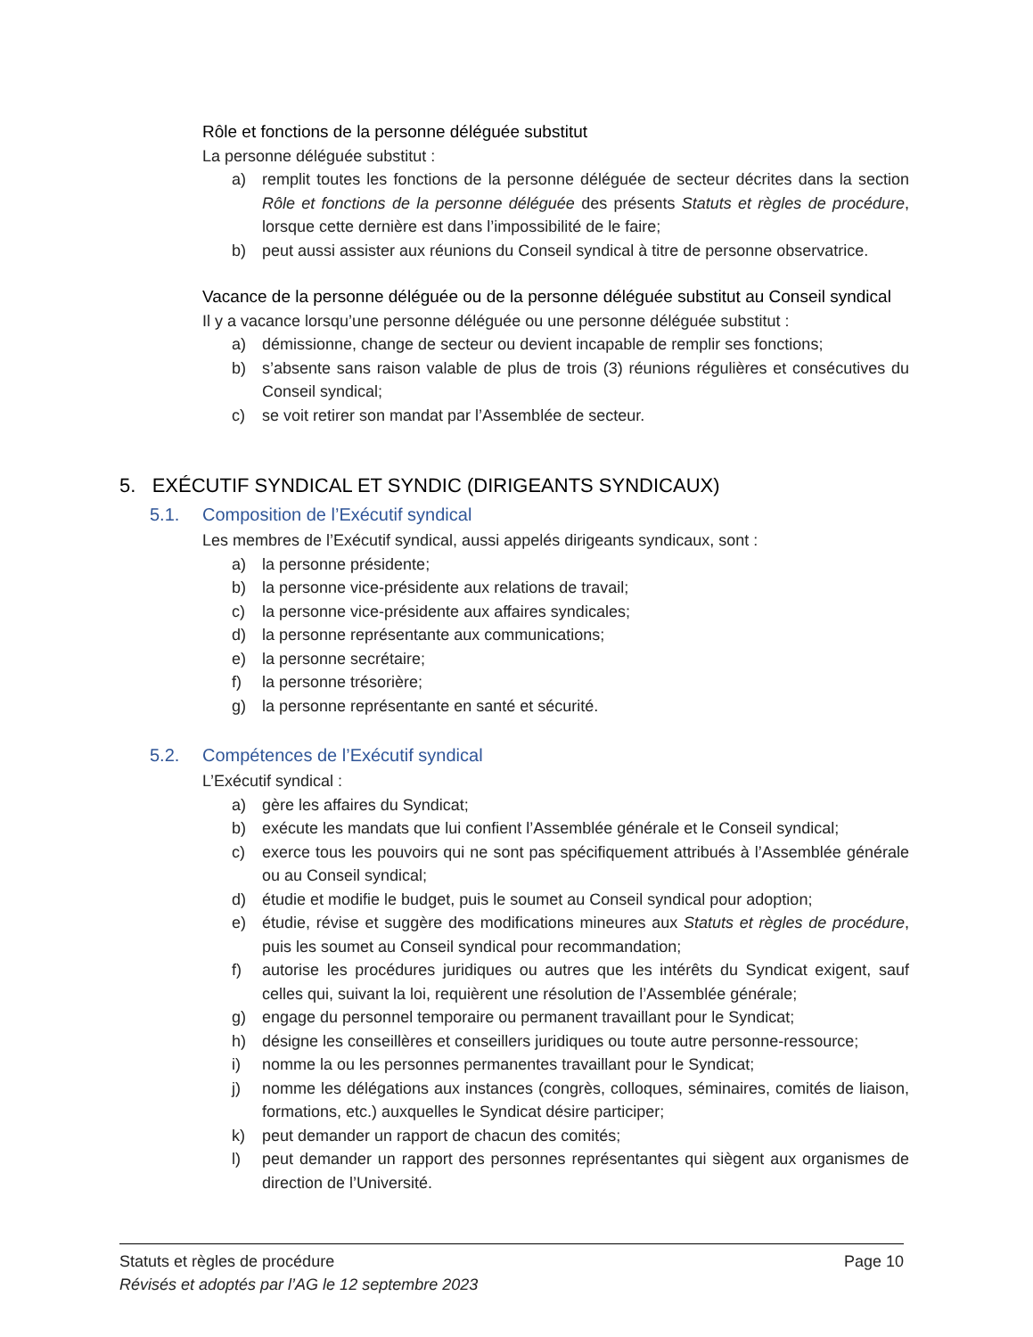Rôle et fonctions de la personne déléguée substitut
La personne déléguée substitut :
a) remplit toutes les fonctions de la personne déléguée de secteur décrites dans la section Rôle et fonctions de la personne déléguée des présents Statuts et règles de procédure, lorsque cette dernière est dans l’impossibilité de le faire;
b) peut aussi assister aux réunions du Conseil syndical à titre de personne observatrice.
Vacance de la personne déléguée ou de la personne déléguée substitut au Conseil syndical
Il y a vacance lorsqu’une personne déléguée ou une personne déléguée substitut :
a) démissionne, change de secteur ou devient incapable de remplir ses fonctions;
b) s’absente sans raison valable de plus de trois (3) réunions régulières et consécutives du Conseil syndical;
c) se voit retirer son mandat par l’Assemblée de secteur.
5. EXÉCUTIF SYNDICAL ET SYNDIC (DIRIGEANTS SYNDICAUX)
5.1. Composition de l’Exécutif syndical
Les membres de l’Exécutif syndical, aussi appelés dirigeants syndicaux, sont :
a) la personne présidente;
b) la personne vice-présidente aux relations de travail;
c) la personne vice-présidente aux affaires syndicales;
d) la personne représentante aux communications;
e) la personne secrétaire;
f) la personne trésorière;
g) la personne représentante en santé et sécurité.
5.2. Compétences de l’Exécutif syndical
L’Exécutif syndical :
a) gère les affaires du Syndicat;
b) exécute les mandats que lui confient l’Assemblée générale et le Conseil syndical;
c) exerce tous les pouvoirs qui ne sont pas spécifiquement attribués à l’Assemblée générale ou au Conseil syndical;
d) étudie et modifie le budget, puis le soumet au Conseil syndical pour adoption;
e) étudie, révise et suggère des modifications mineures aux Statuts et règles de procédure, puis les soumet au Conseil syndical pour recommandation;
f) autorise les procédures juridiques ou autres que les intérêts du Syndicat exigent, sauf celles qui, suivant la loi, requièrent une résolution de l’Assemblée générale;
g) engage du personnel temporaire ou permanent travaillant pour le Syndicat;
h) désigne les conseillères et conseillers juridiques ou toute autre personne-ressource;
i) nomme la ou les personnes permanentes travaillant pour le Syndicat;
j) nomme les délégations aux instances (congrès, colloques, séminaires, comités de liaison, formations, etc.) auxquelles le Syndicat désire participer;
k) peut demander un rapport de chacun des comités;
l) peut demander un rapport des personnes représentantes qui siègent aux organismes de direction de l’Université.
Statuts et règles de procédure Page 10
Révisés et adoptés par l’AG le 12 septembre 2023